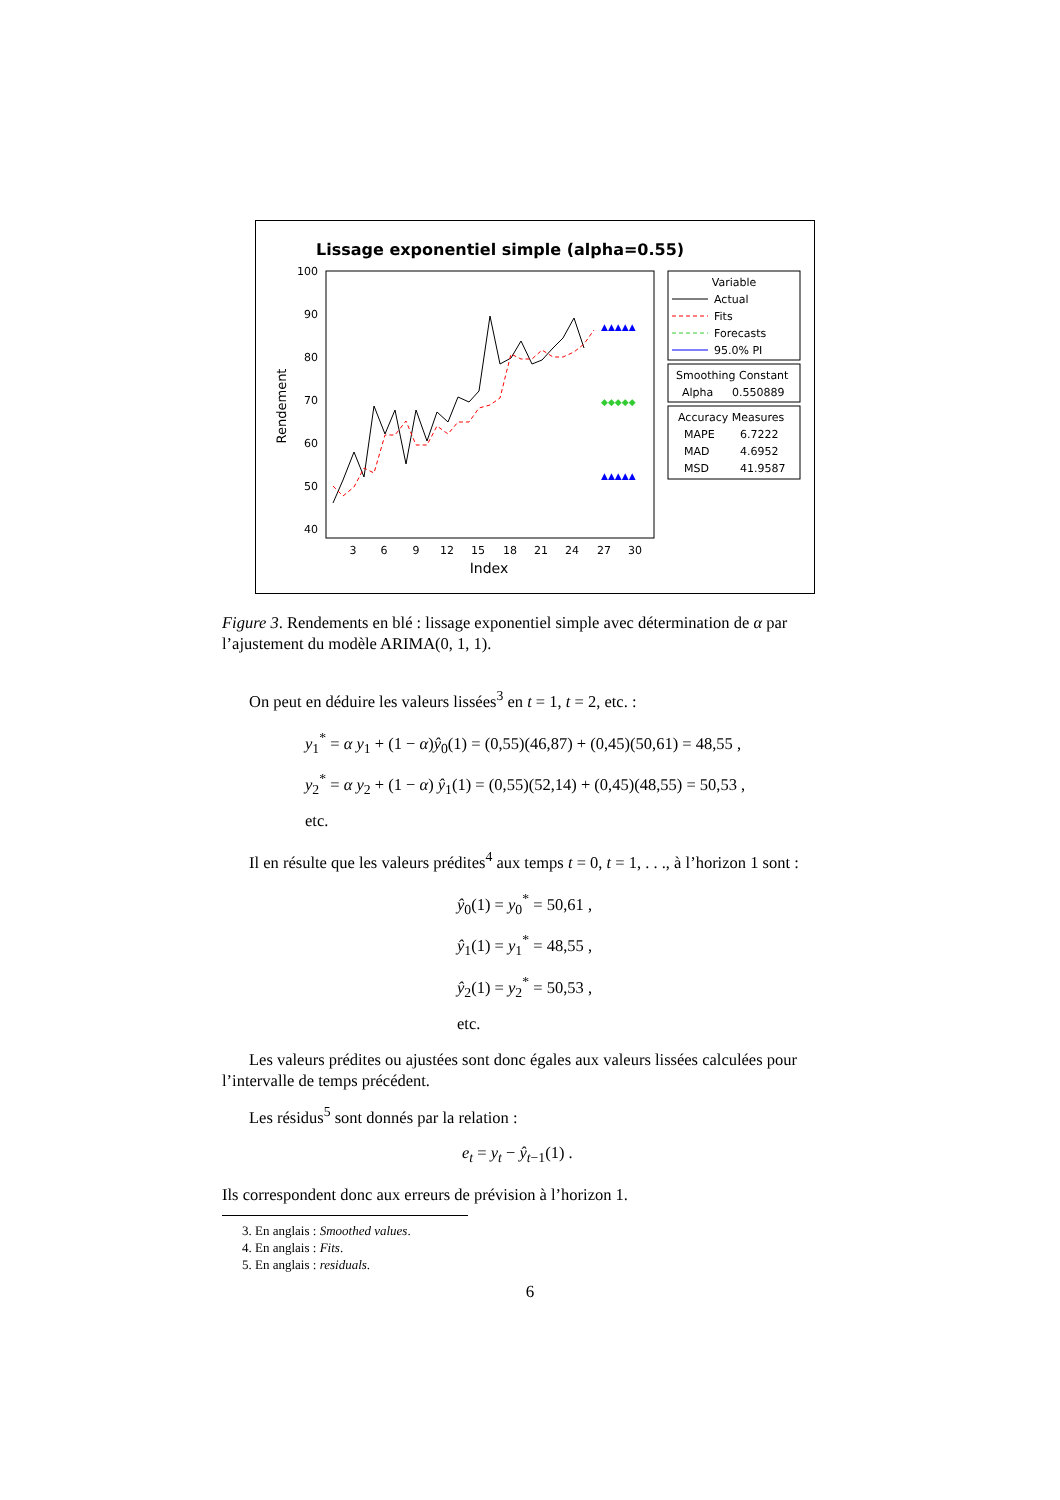Lissage exponentiel simple (alpha=0.55)
100
90
80
70
60
50
40
Rendement
3
6
9
12
15
18
21
24
27
30
Index
▲▲▲▲▲
◆◆◆◆◆
▲▲▲▲▲
Variable
Actual
Fits
Forecasts
95.0% PI
Smoothing Constant
Alpha
0.550889
Accuracy Measures
MAPE
6.7222
MAD
4.6952
MSD
41.9587
Figure 3. Rendements en blé : lissage exponentiel simple avec détermination de α par l’ajustement du modèle ARIMA(0, 1, 1).
On peut en déduire les valeurs lissées<sup>3</sup> en t = 1, t = 2, etc. :
y<sub>1</sub><sup>*</sup> = α y<sub>1</sub> + (1 − α)ŷ<sub>0</sub>(1) = (0,55)(46,87) + (0,45)(50,61) = 48,55 ,
y<sub>2</sub><sup>*</sup> = α y<sub>2</sub> + (1 − α) ŷ<sub>1</sub>(1) = (0,55)(52,14) + (0,45)(48,55) = 50,53 ,
etc.
Il en résulte que les valeurs prédites<sup>4</sup> aux temps t = 0, t = 1, . . ., à l’horizon 1 sont :
ŷ<sub>0</sub>(1) = y<sub>0</sub><sup>*</sup> = 50,61 ,
ŷ<sub>1</sub>(1) = y<sub>1</sub><sup>*</sup> = 48,55 ,
ŷ<sub>2</sub>(1) = y<sub>2</sub><sup>*</sup> = 50,53 ,
etc.
Les valeurs prédites ou ajustées sont donc égales aux valeurs lissées calculées pour l’intervalle de temps précédent.
Les résidus<sup>5</sup> sont donnés par la relation :
e<sub>t</sub> = y<sub>t</sub> − ŷ<sub>t−1</sub>(1) .
Ils correspondent donc aux erreurs de prévision à l’horizon 1.
3. En anglais : Smoothed values.
4. En anglais : Fits.
5. En anglais : residuals.
6